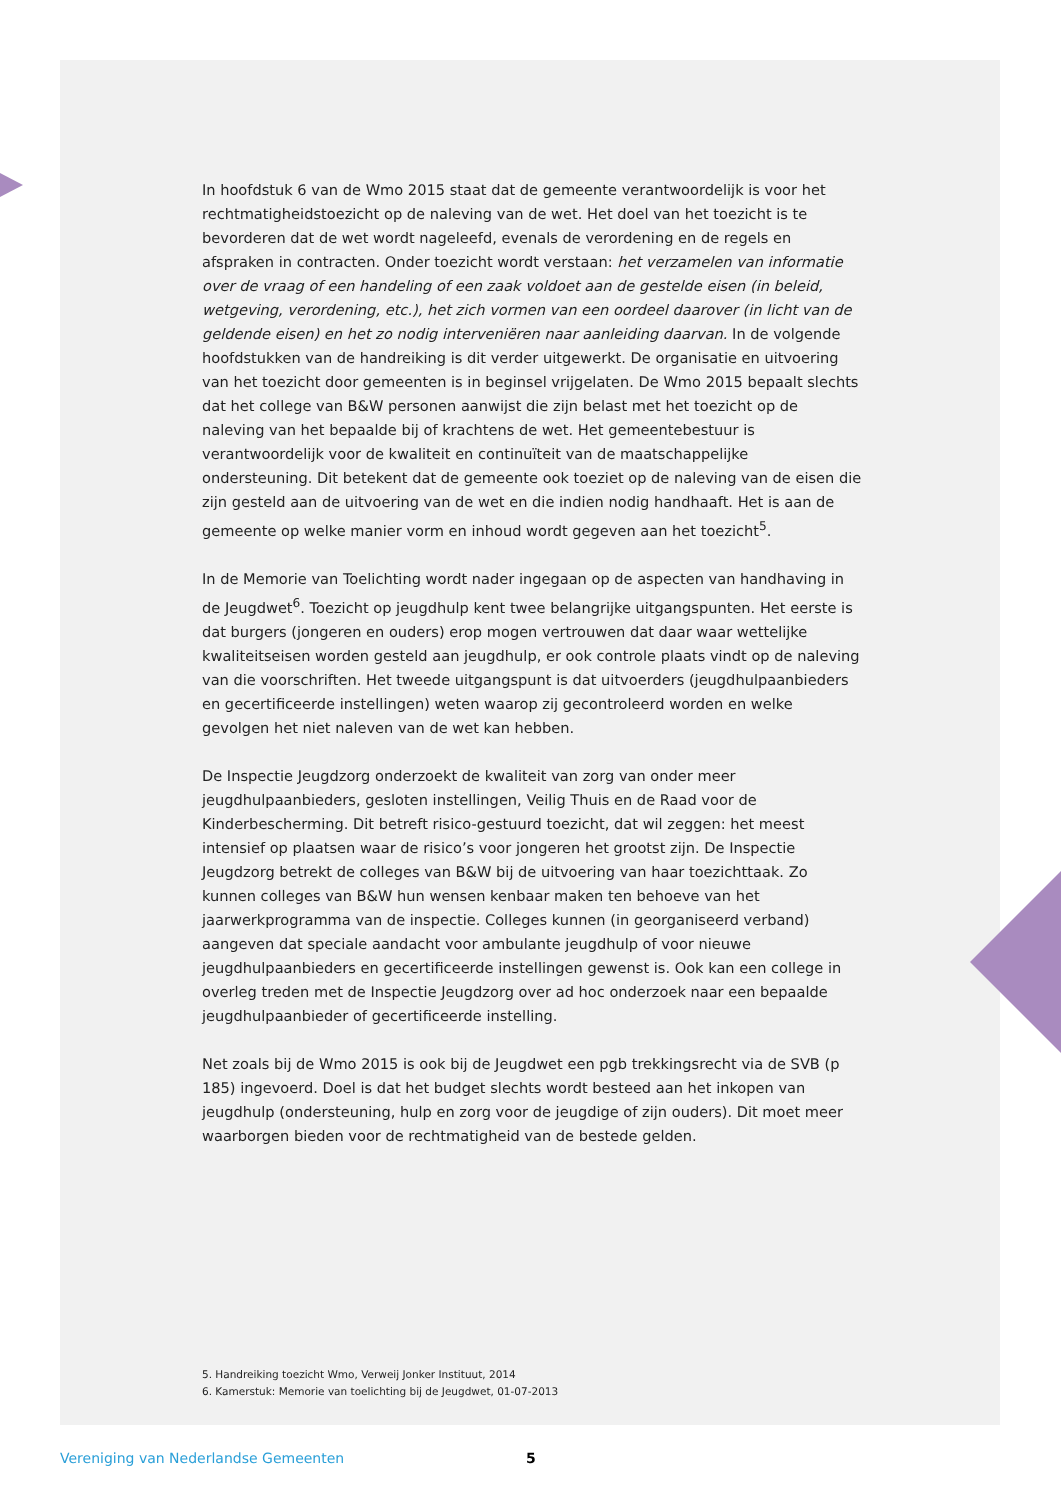In hoofdstuk 6 van de Wmo 2015 staat dat de gemeente verantwoordelijk is voor het rechtmatigheidstoezicht op de naleving van de wet. Het doel van het toezicht is te bevorderen dat de wet wordt nageleefd, evenals de verordening en de regels en afspraken in contracten. Onder toezicht wordt verstaan: het verzamelen van informatie over de vraag of een handeling of een zaak voldoet aan de gestelde eisen (in beleid, wetgeving, verordening, etc.), het zich vormen van een oordeel daarover (in licht van de geldende eisen) en het zo nodig interveniëren naar aanleiding daarvan. In de volgende hoofdstukken van de handreiking is dit verder uitgewerkt. De organisatie en uitvoering van het toezicht door gemeenten is in beginsel vrijgelaten. De Wmo 2015 bepaalt slechts dat het college van B&W personen aanwijst die zijn belast met het toezicht op de naleving van het bepaalde bij of krachtens de wet. Het gemeentebestuur is verantwoordelijk voor de kwaliteit en continuïteit van de maatschappelijke ondersteuning. Dit betekent dat de gemeente ook toeziet op de naleving van de eisen die zijn gesteld aan de uitvoering van de wet en die indien nodig handhaaft. Het is aan de gemeente op welke manier vorm en inhoud wordt gegeven aan het toezicht<sup>5</sup>.
In de Memorie van Toelichting wordt nader ingegaan op de aspecten van handhaving in de Jeugdwet<sup>6</sup>. Toezicht op jeugdhulp kent twee belangrijke uitgangspunten. Het eerste is dat burgers (jongeren en ouders) erop mogen vertrouwen dat daar waar wettelijke kwaliteitseisen worden gesteld aan jeugdhulp, er ook controle plaats vindt op de naleving van die voorschriften. Het tweede uitgangspunt is dat uitvoerders (jeugdhulpaanbieders en gecertificeerde instellingen) weten waarop zij gecontroleerd worden en welke gevolgen het niet naleven van de wet kan hebben.
De Inspectie Jeugdzorg onderzoekt de kwaliteit van zorg van onder meer jeugdhulpaanbieders, gesloten instellingen, Veilig Thuis en de Raad voor de Kinderbescherming. Dit betreft risico-gestuurd toezicht, dat wil zeggen: het meest intensief op plaatsen waar de risico’s voor jongeren het grootst zijn. De Inspectie Jeugdzorg betrekt de colleges van B&W bij de uitvoering van haar toezichttaak. Zo kunnen colleges van B&W hun wensen kenbaar maken ten behoeve van het jaarwerkprogramma van de inspectie. Colleges kunnen (in georganiseerd verband) aangeven dat speciale aandacht voor ambulante jeugdhulp of voor nieuwe jeugdhulpaanbieders en gecertificeerde instellingen gewenst is. Ook kan een college in overleg treden met de Inspectie Jeugdzorg over ad hoc onderzoek naar een bepaalde jeugdhulpaanbieder of gecertificeerde instelling.
Net zoals bij de Wmo 2015 is ook bij de Jeugdwet een pgb trekkingsrecht via de SVB (p 185) ingevoerd. Doel is dat het budget slechts wordt besteed aan het inkopen van jeugdhulp (ondersteuning, hulp en zorg voor de jeugdige of zijn ouders). Dit moet meer waarborgen bieden voor de rechtmatigheid van de bestede gelden.
5. Handreiking toezicht Wmo, Verweij Jonker Instituut, 2014
6. Kamerstuk: Memorie van toelichting bij de Jeugdwet, 01-07-2013
Vereniging van Nederlandse Gemeenten 5